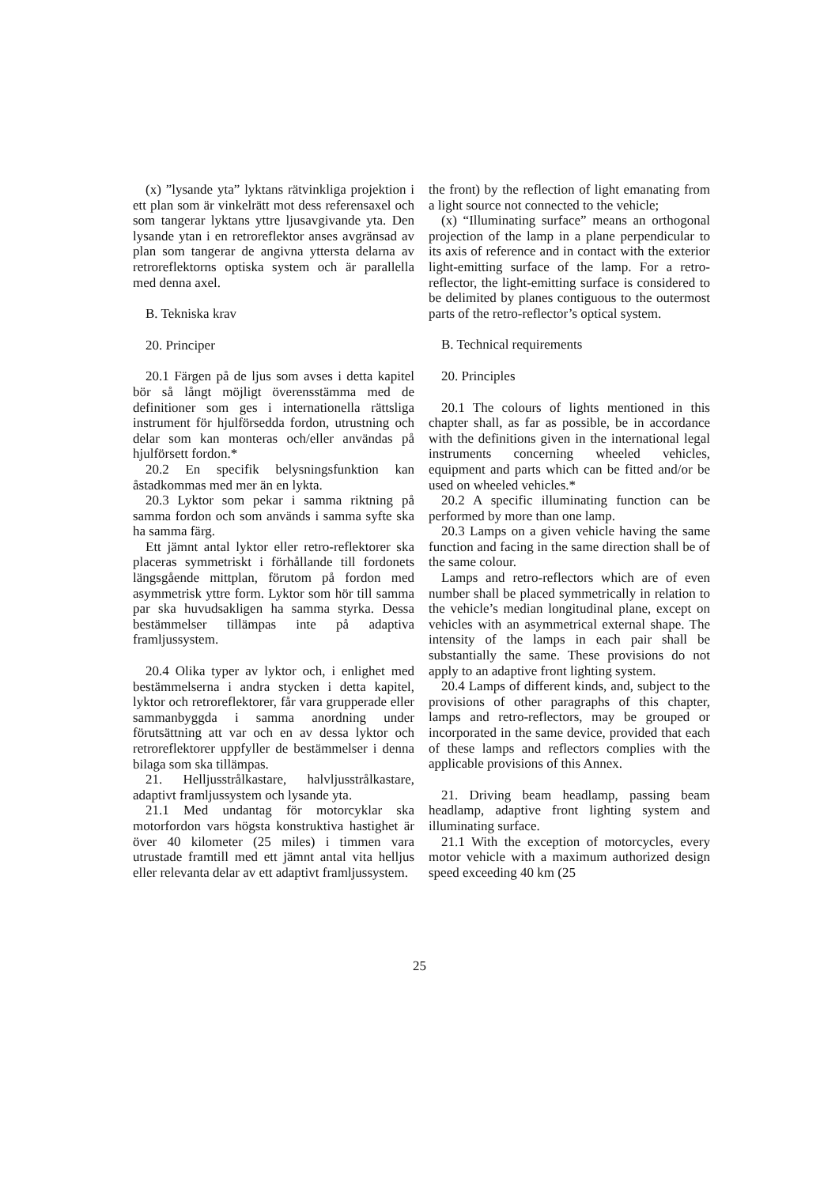(x) ”lysande yta” lyktans rätvinkliga projektion i ett plan som är vinkelrätt mot dess referensaxel och som tangerar lyktans yttre ljusavgivande yta. Den lysande ytan i en retroreflektor anses avgränsad av plan som tangerar de angivna yttersta delarna av retroreflektorns optiska system och är parallella med denna axel.
B. Tekniska krav
20. Principer
20.1 Färgen på de ljus som avses i detta kapitel bör så långt möjligt överensstämma med de definitioner som ges i internationella rättsliga instrument för hjulförsedda fordon, utrustning och delar som kan monteras och/eller användas på hjulförsett fordon.*
20.2 En specifik belysningsfunktion kan åstadkommas med mer än en lykta.
20.3 Lyktor som pekar i samma riktning på samma fordon och som används i samma syfte ska ha samma färg.
Ett jämnt antal lyktor eller retro-reflektorer ska placeras symmetriskt i förhållande till fordonets längsgående mittplan, förutom på fordon med asymmetrisk yttre form. Lyktor som hör till samma par ska huvudsakligen ha samma styrka. Dessa bestämmelser tillämpas inte på adaptiva framljussystem.
20.4 Olika typer av lyktor och, i enlighet med bestämmelserna i andra stycken i detta kapitel, lyktor och retroreflektorer, får vara grupperade eller sammanbyggda i samma anordning under förutsättning att var och en av dessa lyktor och retroreflektorer uppfyller de bestämmelser i denna bilaga som ska tillämpas.
21. Helljusstrålkastare, halvljusstrålkastare, adaptivt framljussystem och lysande yta.
21.1 Med undantag för motorcyklar ska motorfordon vars högsta konstruktiva hastighet är över 40 kilometer (25 miles) i timmen vara utrustade framtill med ett jämnt antal vita helljus eller relevanta delar av ett adaptivt framljussystem.
the front) by the reflection of light emanating from a light source not connected to the vehicle;
(x) “Illuminating surface” means an orthogonal projection of the lamp in a plane perpendicular to its axis of reference and in contact with the exterior light-emitting surface of the lamp. For a retro-reflector, the light-emitting surface is considered to be delimited by planes contiguous to the outermost parts of the retro-reflector’s optical system.
B. Technical requirements
20. Principles
20.1 The colours of lights mentioned in this chapter shall, as far as possible, be in accordance with the definitions given in the international legal instruments concerning wheeled vehicles, equipment and parts which can be fitted and/or be used on wheeled vehicles.*
20.2 A specific illuminating function can be performed by more than one lamp.
20.3 Lamps on a given vehicle having the same function and facing in the same direction shall be of the same colour.
Lamps and retro-reflectors which are of even number shall be placed symmetrically in relation to the vehicle’s median longitudinal plane, except on vehicles with an asymmetrical external shape. The intensity of the lamps in each pair shall be substantially the same. These provisions do not apply to an adaptive front lighting system.
20.4 Lamps of different kinds, and, subject to the provisions of other paragraphs of this chapter, lamps and retro-reflectors, may be grouped or incorporated in the same device, provided that each of these lamps and reflectors complies with the applicable provisions of this Annex.
21. Driving beam headlamp, passing beam headlamp, adaptive front lighting system and illuminating surface.
21.1 With the exception of motorcycles, every motor vehicle with a maximum authorized design speed exceeding 40 km (25
25